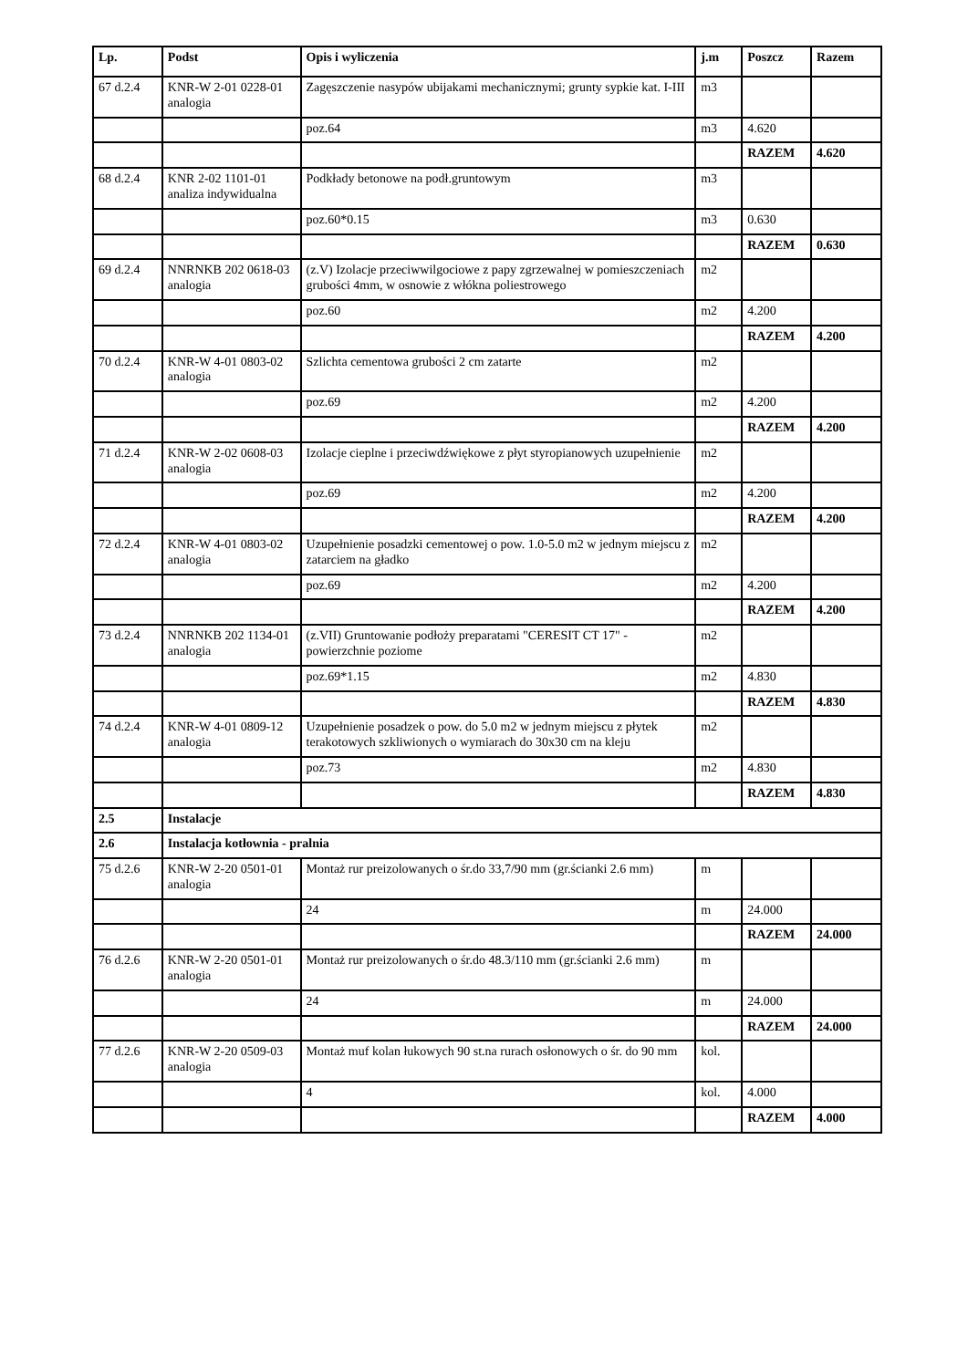| Lp. | Podst | Opis i wyliczenia | j.m | Poszcz | Razem |
| --- | --- | --- | --- | --- | --- |
| 67 d.2.4 | KNR-W 2-01 0228-01 analogia | Zagęszczenie nasypów ubijakami mechanicznymi; grunty sypkie kat. I-III | m3 | | |
| | | poz.64 | m3 | 4.620 | |
| | | | | RAZEM | 4.620 |
| 68 d.2.4 | KNR 2-02 1101-01 analiza indywidualna | Podkłady betonowe na podł.gruntowym | m3 | | |
| | | poz.60*0.15 | m3 | 0.630 | |
| | | | | RAZEM | 0.630 |
| 69 d.2.4 | NNRNKB 202 0618-03 analogia | (z.V) Izolacje przeciwwilgociowe z papy zgrzewalnej w pomieszczeniach grubości 4mm, w osnowie z włókna poliestrowego | m2 | | |
| | | poz.60 | m2 | 4.200 | |
| | | | | RAZEM | 4.200 |
| 70 d.2.4 | KNR-W 4-01 0803-02 analogia | Szlichta cementowa grubości 2 cm zatarte | m2 | | |
| | | poz.69 | m2 | 4.200 | |
| | | | | RAZEM | 4.200 |
| 71 d.2.4 | KNR-W 2-02 0608-03 analogia | Izolacje cieplne i przeciwdźwiękowe z płyt styropianowych uzupełnienie | m2 | | |
| | | poz.69 | m2 | 4.200 | |
| | | | | RAZEM | 4.200 |
| 72 d.2.4 | KNR-W 4-01 0803-02 analogia | Uzupełnienie posadzki cementowej o pow. 1.0-5.0 m2 w jednym miejscu z zatarciem na gładko | m2 | | |
| | | poz.69 | m2 | 4.200 | |
| | | | | RAZEM | 4.200 |
| 73 d.2.4 | NNRNKB 202 1134-01 analogia | (z.VII) Gruntowanie podłoży preparatami "CERESIT CT 17" - powierzchnie poziome | m2 | | |
| | | poz.69*1.15 | m2 | 4.830 | |
| | | | | RAZEM | 4.830 |
| 74 d.2.4 | KNR-W 4-01 0809-12 analogia | Uzupełnienie posadzek o pow. do 5.0 m2 w jednym miejscu z płytek terakotowych szkliwionych o wymiarach do 30x30 cm na kleju | m2 | | |
| | | poz.73 | m2 | 4.830 | |
| | | | | RAZEM | 4.830 |
| 2.5 | Instalacje | | | | |
| 2.6 | Instalacja kotłownia - pralnia | | | | |
| 75 d.2.6 | KNR-W 2-20 0501-01 analogia | Montaż rur preizolowanych o śr.do 33,7/90 mm (gr.ścianki 2.6 mm) | m | | |
| | | 24 | m | 24.000 | |
| | | | | RAZEM | 24.000 |
| 76 d.2.6 | KNR-W 2-20 0501-01 analogia | Montaż rur preizolowanych o śr.do 48.3/110 mm (gr.ścianki 2.6 mm) | m | | |
| | | 24 | m | 24.000 | |
| | | | | RAZEM | 24.000 |
| 77 d.2.6 | KNR-W 2-20 0509-03 analogia | Montaż muf kolan łukowych 90 st.na rurach osłonowych o śr. do 90 mm | kol. | | |
| | | 4 | kol. | 4.000 | |
| | | | | RAZEM | 4.000 |